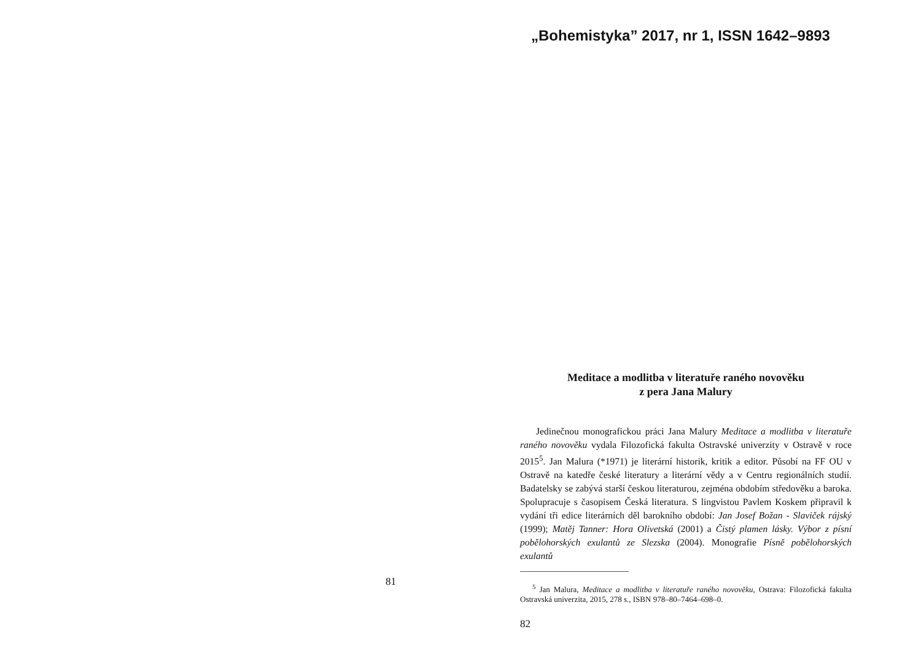81
„Bohemistyka” 2017, nr 1, ISSN 1642–9893
Meditace a modlitba v literatuře raného novověku
z pera Jana Malury
Jedinečnou monografickou práci Jana Malury Meditace a modlitba v literatuře raného novověku vydala Filozofická fakulta Ostravské univerzity v Ostravě v roce 2015<sup>5</sup>. Jan Malura (*1971) je literární historik, kritik a editor. Působí na FF OU v Ostravě na katedře české literatury a literární vědy a v Centru regionálních studií. Badatelsky se zabývá starší českou literaturou, zejména obdobím středověku a baroka. Spolupracuje s časopisem Česká literatura. S lingvistou Pavlem Koskem připravil k vydání tři edice literárních děl barokního období: Jan Josef Božan - Slaviček rájský (1999); Matěj Tanner: Hora Olivetská (2001) a Čistý plamen lásky. Výbor z písní pobělohorských exulantů ze Slezska (2004). Monografie Písně pobělohorských exulantů
<sup>5</sup> Jan Malura, Meditace a modlitba v literatuře raného novověku, Ostrava: Filozofická fakulta Ostravská univerzita, 2015, 278 s., ISBN 978–80–7464–698–0.
82